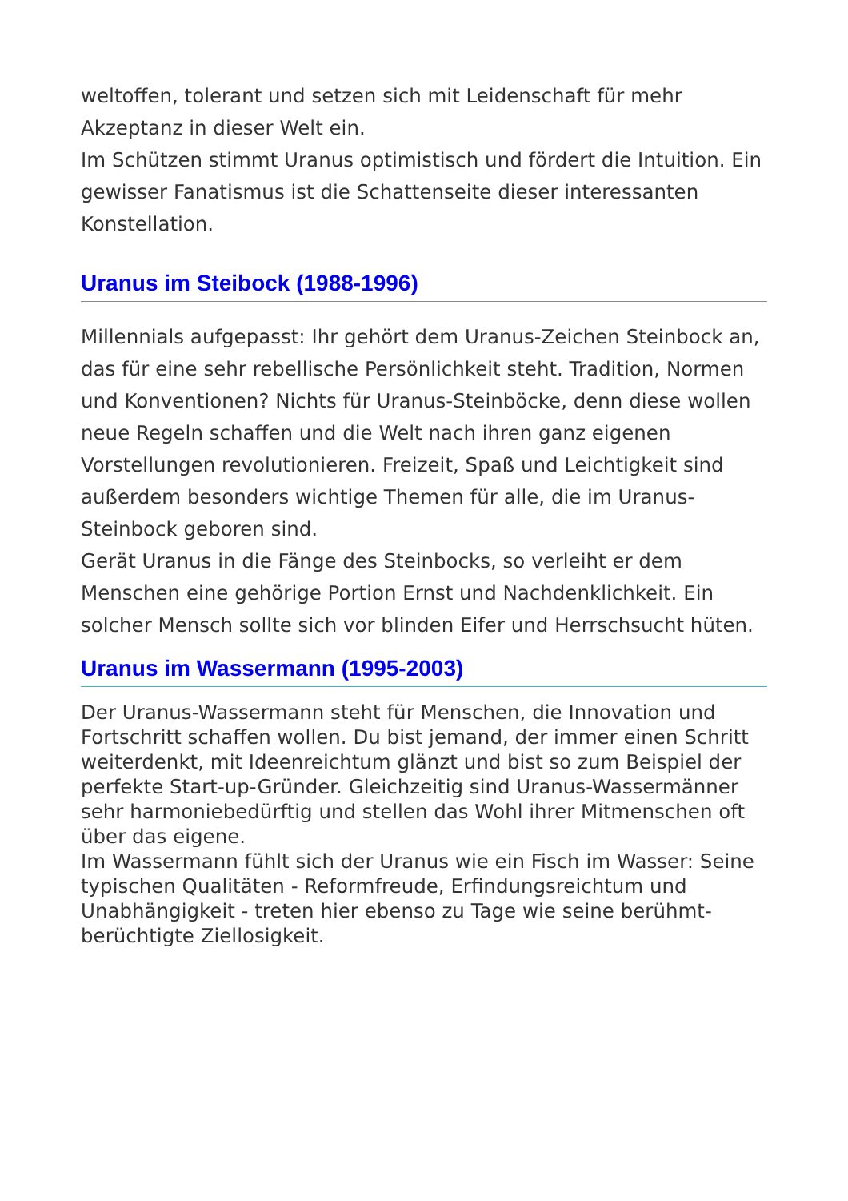weltoffen, tolerant und setzen sich mit Leidenschaft für mehr Akzeptanz in dieser Welt ein.
Im Schützen stimmt Uranus optimistisch und fördert die Intuition. Ein gewisser Fanatismus ist die Schattenseite dieser interessanten Konstellation.
Uranus im Steibock (1988-1996)
Millennials aufgepasst: Ihr gehört dem Uranus-Zeichen Steinbock an, das für eine sehr rebellische Persönlichkeit steht. Tradition, Normen und Konventionen? Nichts für Uranus-Steinböcke, denn diese wollen neue Regeln schaffen und die Welt nach ihren ganz eigenen Vorstellungen revolutionieren. Freizeit, Spaß und Leichtigkeit sind außerdem besonders wichtige Themen für alle, die im Uranus-Steinbock geboren sind.
Gerät Uranus in die Fänge des Steinbocks, so verleiht er dem Menschen eine gehörige Portion Ernst und Nachdenklichkeit. Ein solcher Mensch sollte sich vor blinden Eifer und Herrschsucht hüten.
Uranus im Wassermann (1995-2003)
Der Uranus-Wassermann steht für Menschen, die Innovation und Fortschritt schaffen wollen. Du bist jemand, der immer einen Schritt weiterdenkt, mit Ideenreichtum glänzt und bist so zum Beispiel der perfekte Start-up-Gründer. Gleichzeitig sind Uranus-Wassermänner sehr harmoniebedürftig und stellen das Wohl ihrer Mitmenschen oft über das eigene.
Im Wassermann fühlt sich der Uranus wie ein Fisch im Wasser: Seine typischen Qualitäten - Reformfreude, Erfindungsreichtum und Unabhängigkeit - treten hier ebenso zu Tage wie seine berühmt-berüchtigte Ziellosigkeit.